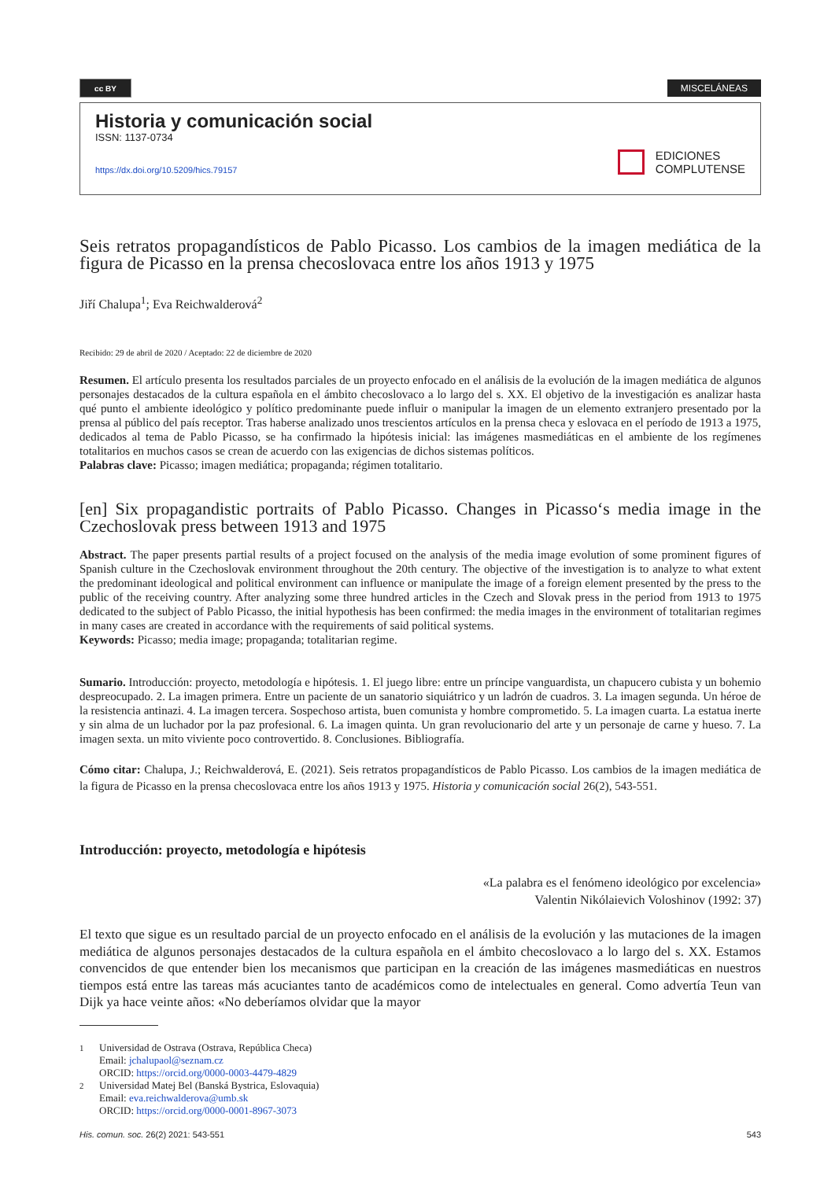cc BY
MISCELÁNEAS
Historia y comunicación social
ISSN: 1137-0734
https://dx.doi.org/10.5209/hics.79157
EDICIONES
COMPLUTENSE
Seis retratos propagandísticos de Pablo Picasso. Los cambios de la imagen mediática de la figura de Picasso en la prensa checoslovaca entre los años 1913 y 1975
Jiří Chalupa<sup>1</sup>; Eva Reichwalderová<sup>2</sup>
Recibido: 29 de abril de 2020 / Aceptado: 22 de diciembre de 2020
Resumen. El artículo presenta los resultados parciales de un proyecto enfocado en el análisis de la evolución de la imagen mediática de algunos personajes destacados de la cultura española en el ámbito checoslovaco a lo largo del s. XX. El objetivo de la investigación es analizar hasta qué punto el ambiente ideológico y político predominante puede influir o manipular la imagen de un elemento extranjero presentado por la prensa al público del país receptor. Tras haberse analizado unos trescientos artículos en la prensa checa y eslovaca en el período de 1913 a 1975, dedicados al tema de Pablo Picasso, se ha confirmado la hipótesis inicial: las imágenes masmediáticas en el ambiente de los regímenes totalitarios en muchos casos se crean de acuerdo con las exigencias de dichos sistemas políticos.
Palabras clave: Picasso; imagen mediática; propaganda; régimen totalitario.
[en] Six propagandistic portraits of Pablo Picasso. Changes in Picasso‘s media image in the Czechoslovak press between 1913 and 1975
Abstract. The paper presents partial results of a project focused on the analysis of the media image evolution of some prominent figures of Spanish culture in the Czechoslovak environment throughout the 20th century. The objective of the investigation is to analyze to what extent the predominant ideological and political environment can influence or manipulate the image of a foreign element presented by the press to the public of the receiving country. After analyzing some three hundred articles in the Czech and Slovak press in the period from 1913 to 1975 dedicated to the subject of Pablo Picasso, the initial hypothesis has been confirmed: the media images in the environment of totalitarian regimes in many cases are created in accordance with the requirements of said political systems.
Keywords: Picasso; media image; propaganda; totalitarian regime.
Sumario. Introducción: proyecto, metodología e hipótesis. 1. El juego libre: entre un príncipe vanguardista, un chapucero cubista y un bohemio despreocupado. 2. La imagen primera. Entre un paciente de un sanatorio siquiátrico y un ladrón de cuadros. 3. La imagen segunda. Un héroe de la resistencia antinazi. 4. La imagen tercera. Sospechoso artista, buen comunista y hombre comprometido. 5. La imagen cuarta. La estatua inerte y sin alma de un luchador por la paz profesional. 6. La imagen quinta. Un gran revolucionario del arte y un personaje de carne y hueso. 7. La imagen sexta. un mito viviente poco controvertido. 8. Conclusiones. Bibliografía.
Cómo citar: Chalupa, J.; Reichwalderová, E. (2021). Seis retratos propagandísticos de Pablo Picasso. Los cambios de la imagen mediática de la figura de Picasso en la prensa checoslovaca entre los años 1913 y 1975. Historia y comunicación social 26(2), 543-551.
Introducción: proyecto, metodología e hipótesis
«La palabra es el fenómeno ideológico por excelencia»
Valentin Nikólaievich Voloshinov (1992: 37)
El texto que sigue es un resultado parcial de un proyecto enfocado en el análisis de la evolución y las mutaciones de la imagen mediática de algunos personajes destacados de la cultura española en el ámbito checoslovaco a lo largo del s. XX. Estamos convencidos de que entender bien los mecanismos que participan en la creación de las imágenes masmediáticas en nuestros tiempos está entre las tareas más acuciantes tanto de académicos como de intelectuales en general. Como advertía Teun van Dijk ya hace veinte años: «No deberíamos olvidar que la mayor
<sup>1</sup> Universidad de Ostrava (Ostrava, República Checa)
Email: jchalupaol@seznam.cz
ORCID: https://orcid.org/0000-0003-4479-4829
<sup>2</sup> Universidad Matej Bel (Banská Bystrica, Eslovaquia)
Email: eva.reichwalderova@umb.sk
ORCID: https://orcid.org/0000-0001-8967-3073
His. comun. soc. 26(2) 2021: 543-551 543